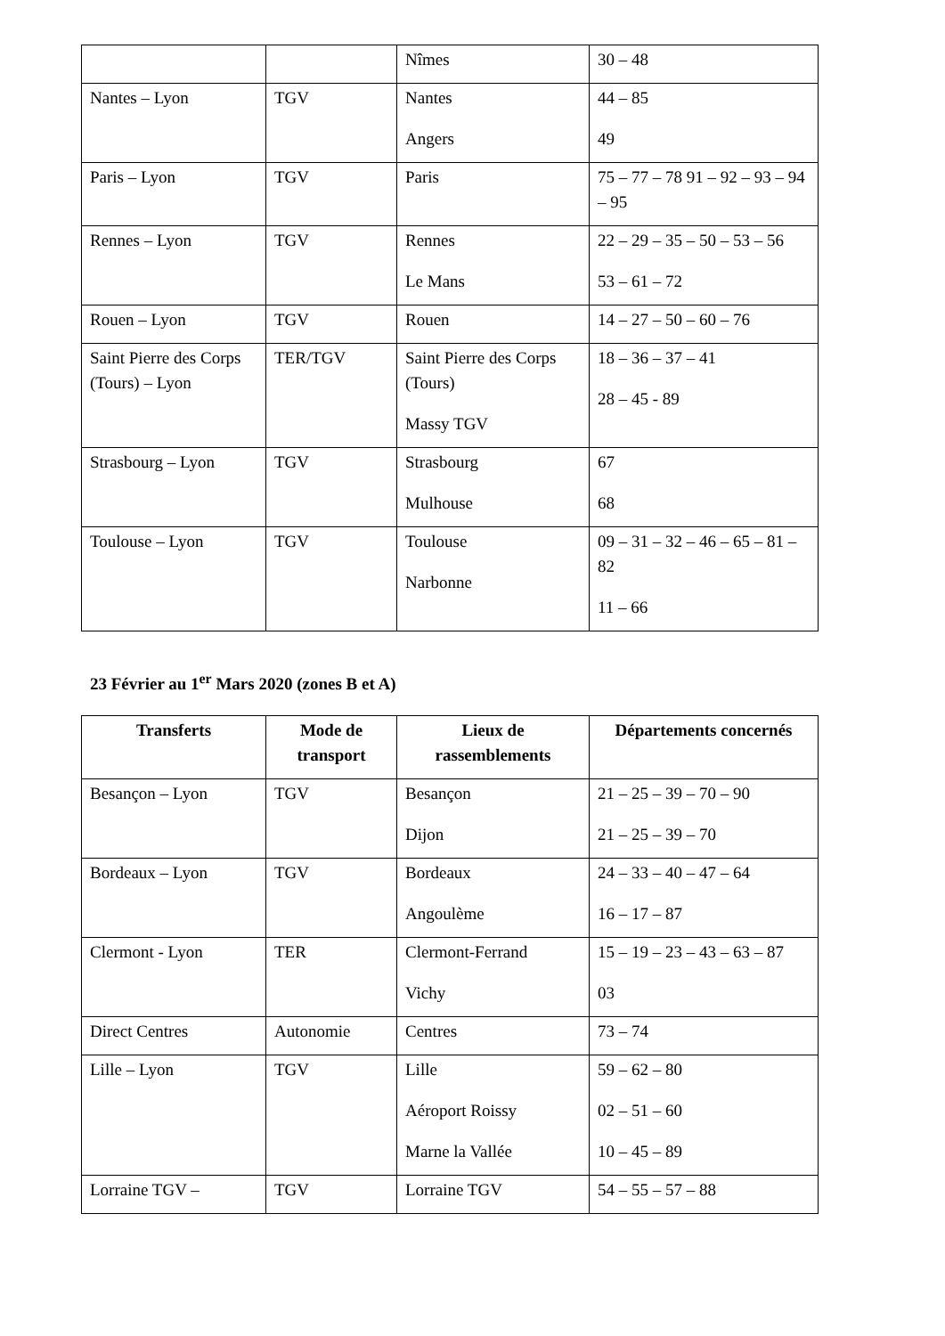| | | Nîmes | 30 – 48 |
| Nantes – Lyon | TGV | Nantes Angers | 44 – 85 49 |
| Paris – Lyon | TGV | Paris | 75 – 77 – 78 91 – 92 – 93 – 94 – 95 |
| Rennes – Lyon | TGV | Rennes Le Mans | 22 – 29 – 35 – 50 – 53 – 56 53 – 61 – 72 |
| Rouen – Lyon | TGV | Rouen | 14 – 27 – 50 – 60 – 76 |
| Saint Pierre des Corps (Tours) – Lyon | TER/TGV | Saint Pierre des Corps (Tours) Massy TGV | 18 – 36 – 37 – 41 28 – 45 - 89 |
| Strasbourg – Lyon | TGV | Strasbourg Mulhouse | 67 68 |
| Toulouse – Lyon | TGV | Toulouse Narbonne | 09 – 31 – 32 – 46 – 65 – 81 – 82 11 – 66 |
23 Février au 1<sup>er</sup> Mars 2020 (zones B et A)
| Transferts | Mode de transport | Lieux de rassemblements | Départements concernés |
| --- | --- | --- | --- |
| Besançon – Lyon | TGV | Besançon Dijon | 21 – 25 – 39 – 70 – 90 21 – 25 – 39 – 70 |
| Bordeaux – Lyon | TGV | Bordeaux Angoulème | 24 – 33 – 40 – 47 – 64 16 – 17 – 87 |
| Clermont - Lyon | TER | Clermont-Ferrand Vichy | 15 – 19 – 23 – 43 – 63 – 87 03 |
| Direct Centres | Autonomie | Centres | 73 – 74 |
| Lille – Lyon | TGV | Lille Aéroport Roissy Marne la Vallée | 59 – 62 – 80 02 – 51 – 60 10 – 45 – 89 |
| Lorraine TGV – | TGV | Lorraine TGV | 54 – 55 – 57 – 88 |